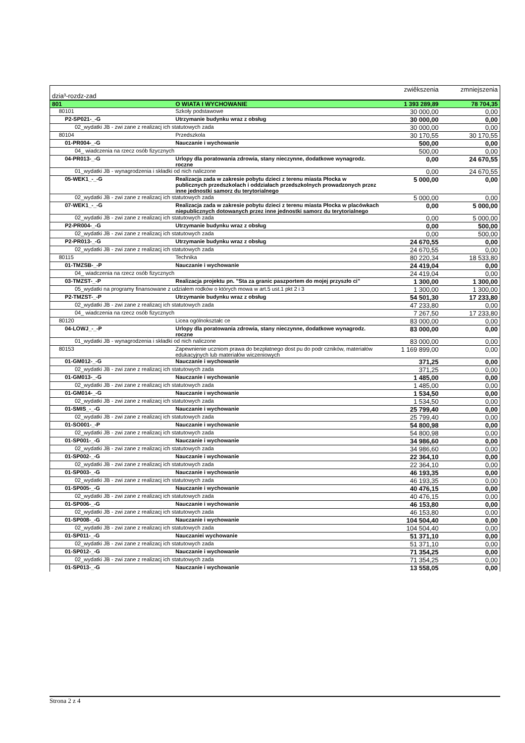| dzia³-rozdz-zad | | zwiêkszenia | zmniejszenia |
| 801 | O WIATA I WYCHOWANIE | 1 393 289,89 | 78 704,35 |
| 80101 | Szkoły podstawowe | 30 000,00 | 0,00 |
| P2-SP021-_-G | Utrzymanie budynku wraz z obsług | 30 000,00 | 0,00 |
| 02_wydatki JB - zwi zane z realizacj ich statutowych zada | | 30 000,00 | 0,00 |
| 80104 | Przedszkola | 30 170,55 | 30 170,55 |
| 01-PR004-_-G | Nauczanie i wychowanie | 500,00 | 0,00 |
| 04_ wiadczenia na rzecz osób fizycznych | | 500,00 | 0,00 |
| 04-PR013-_-G | Urlopy dla poratowania zdrowia, stany nieczynne, dodatkowe wynagrodz. roczne | 0,00 | 24 670,55 |
| 01_wydatki JB - wynagrodzenia i składki od nich naliczone | | 0,00 | 24 670,55 |
| 05-WEK1_-_-G | Realizacja zada w zakresie pobytu dzieci z terenu miasta Płocka w publicznych przedszkolach i oddziałach przedszkolnych prowadzonych przez inne jednostki samorz du terytorialnego | 5 000,00 | 0,00 |
| 02_wydatki JB - zwi zane z realizacj ich statutowych zada | | 5 000,00 | 0,00 |
| 07-WEK1_-_-G | Realizacja zada w zakresie pobytu dzieci z terenu miasta Płocka w placówkach niepublicznych dotowanych przez inne jednostki samorz du terytorialnego | 0,00 | 5 000,00 |
| 02_wydatki JB - zwi zane z realizacj ich statutowych zada | | 0,00 | 5 000,00 |
| P2-PR004-_-G | Utrzymanie budynku wraz z obsług | 0,00 | 500,00 |
| 02_wydatki JB - zwi zane z realizacj ich statutowych zada | | 0,00 | 500,00 |
| P2-PR013-_-G | Utrzymanie budynku wraz z obsług | 24 670,55 | 0,00 |
| 02_wydatki JB - zwi zane z realizacj ich statutowych zada | | 24 670,55 | 0,00 |
| 80115 | Technika | 80 220,34 | 18 533,80 |
| 01-TMZSB-_-P | Nauczanie i wychowanie | 24 419,04 | 0,00 |
| 04_ wiadczenia na rzecz osób fizycznych | | 24 419,04 | 0,00 |
| 03-TMZST-_-P | Realizacja projektu pn. "Sta za granic paszportem do mojej przyszło ci" | 1 300,00 | 1 300,00 |
| 05_wydatki na programy finansowane z udziałem rodków o których mowa w art.5 ust.1 pkt 2 i 3 | | 1 300,00 | 1 300,00 |
| P2-TMZST-_-P | Utrzymanie budynku wraz z obsług | 54 501,30 | 17 233,80 |
| 02_wydatki JB - zwi zane z realizacj ich statutowych zada | | 47 233,80 | 0,00 |
| 04_ wiadczenia na rzecz osób fizycznych | | 7 267,50 | 17 233,80 |
| 80120 | Licea ogólnokształc ce | 83 000,00 | 0,00 |
| 04-LOWJ_-_-P | Urlopy dla poratowania zdrowia, stany nieczynne, dodatkowe wynagrodz. roczne | 83 000,00 | 0,00 |
| 01_wydatki JB - wynagrodzenia i składki od nich naliczone | | 83 000,00 | 0,00 |
| 80153 | Zapewnienie uczniom prawa do bezpłatnego dost pu do podr czników, materiałów edukacyjnych lub materiałów wiczeniowych | 1 169 899,00 | 0,00 |
| 01-GM012-_-G | Nauczanie i wychowanie | 371,25 | 0,00 |
| 02_wydatki JB - zwi zane z realizacj ich statutowych zada | | 371,25 | 0,00 |
| 01-GM013-_-G | Nauczanie i wychowanie | 1 485,00 | 0,00 |
| 02_wydatki JB - zwi zane z realizacj ich statutowych zada | | 1 485,00 | 0,00 |
| 01-GM014-_-G | Nauczanie i wychowanie | 1 534,50 | 0,00 |
| 02_wydatki JB - zwi zane z realizacj ich statutowych zada | | 1 534,50 | 0,00 |
| 01-SMIS_-_-G | Nauczanie i wychowanie | 25 799,40 | 0,00 |
| 02_wydatki JB - zwi zane z realizacj ich statutowych zada | | 25 799,40 | 0,00 |
| 01-SO001-_-P | Nauczanie i wychowanie | 54 800,98 | 0,00 |
| 02_wydatki JB - zwi zane z realizacj ich statutowych zada | | 54 800,98 | 0,00 |
| 01-SP001-_-G | Nauczanie i wychowanie | 34 986,60 | 0,00 |
| 02_wydatki JB - zwi zane z realizacj ich statutowych zada | | 34 986,60 | 0,00 |
| 01-SP002-_-G | Nauczanie i wychowanie | 22 364,10 | 0,00 |
| 02_wydatki JB - zwi zane z realizacj ich statutowych zada | | 22 364,10 | 0,00 |
| 01-SP003-_-G | Nauczanie i wychowanie | 46 193,35 | 0,00 |
| 02_wydatki JB - zwi zane z realizacj ich statutowych zada | | 46 193,35 | 0,00 |
| 01-SP005-_-G | Nauczanie i wychowanie | 40 476,15 | 0,00 |
| 02_wydatki JB - zwi zane z realizacj ich statutowych zada | | 40 476,15 | 0,00 |
| 01-SP006-_-G | Nauczanie i wychowanie | 46 153,80 | 0,00 |
| 02_wydatki JB - zwi zane z realizacj ich statutowych zada | | 46 153,80 | 0,00 |
| 01-SP008-_-G | Nauczanie i wychowanie | 104 504,40 | 0,00 |
| 02_wydatki JB - zwi zane z realizacj ich statutowych zada | | 104 504,40 | 0,00 |
| 01-SP011-_-G | Nauczaniei wychowanie | 51 371,10 | 0,00 |
| 02_wydatki JB - zwi zane z realizacj ich statutowych zada | | 51 371,10 | 0,00 |
| 01-SP012-_-G | Nauczanie i wychowanie | 71 354,25 | 0,00 |
| 02_wydatki JB - zwi zane z realizacj ich statutowych zada | | 71 354,25 | 0,00 |
| 01-SP013-_-G | Nauczanie i wychowanie | 13 558,05 | 0,00 |
Strona 2 z 4